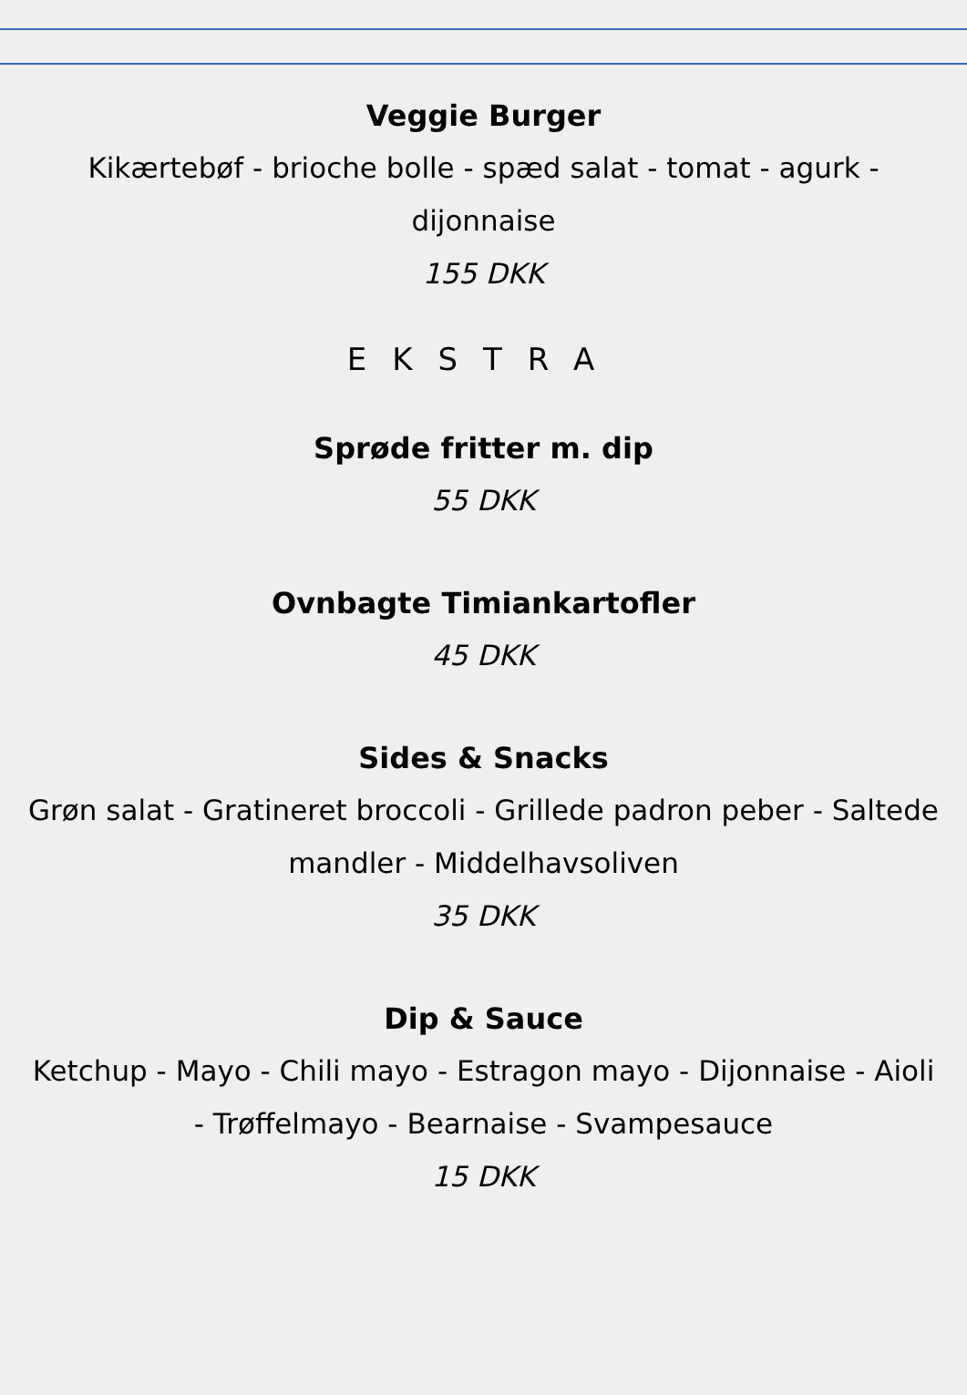Veggie Burger
Kikærtebøf - brioche bolle - spæd salat - tomat - agurk - dijonnaise
155 DKK
EKSTRA
Sprøde fritter m. dip
55 DKK
Ovnbagte Timiankartofler
45 DKK
Sides & Snacks
Grøn salat - Gratineret broccoli - Grillede padron peber - Saltede mandler - Middelhavsoliven
35 DKK
Dip & Sauce
Ketchup - Mayo - Chili mayo - Estragon mayo - Dijonnaise - Aioli - Trøffelmayo - Bearnaise - Svampesauce
15 DKK